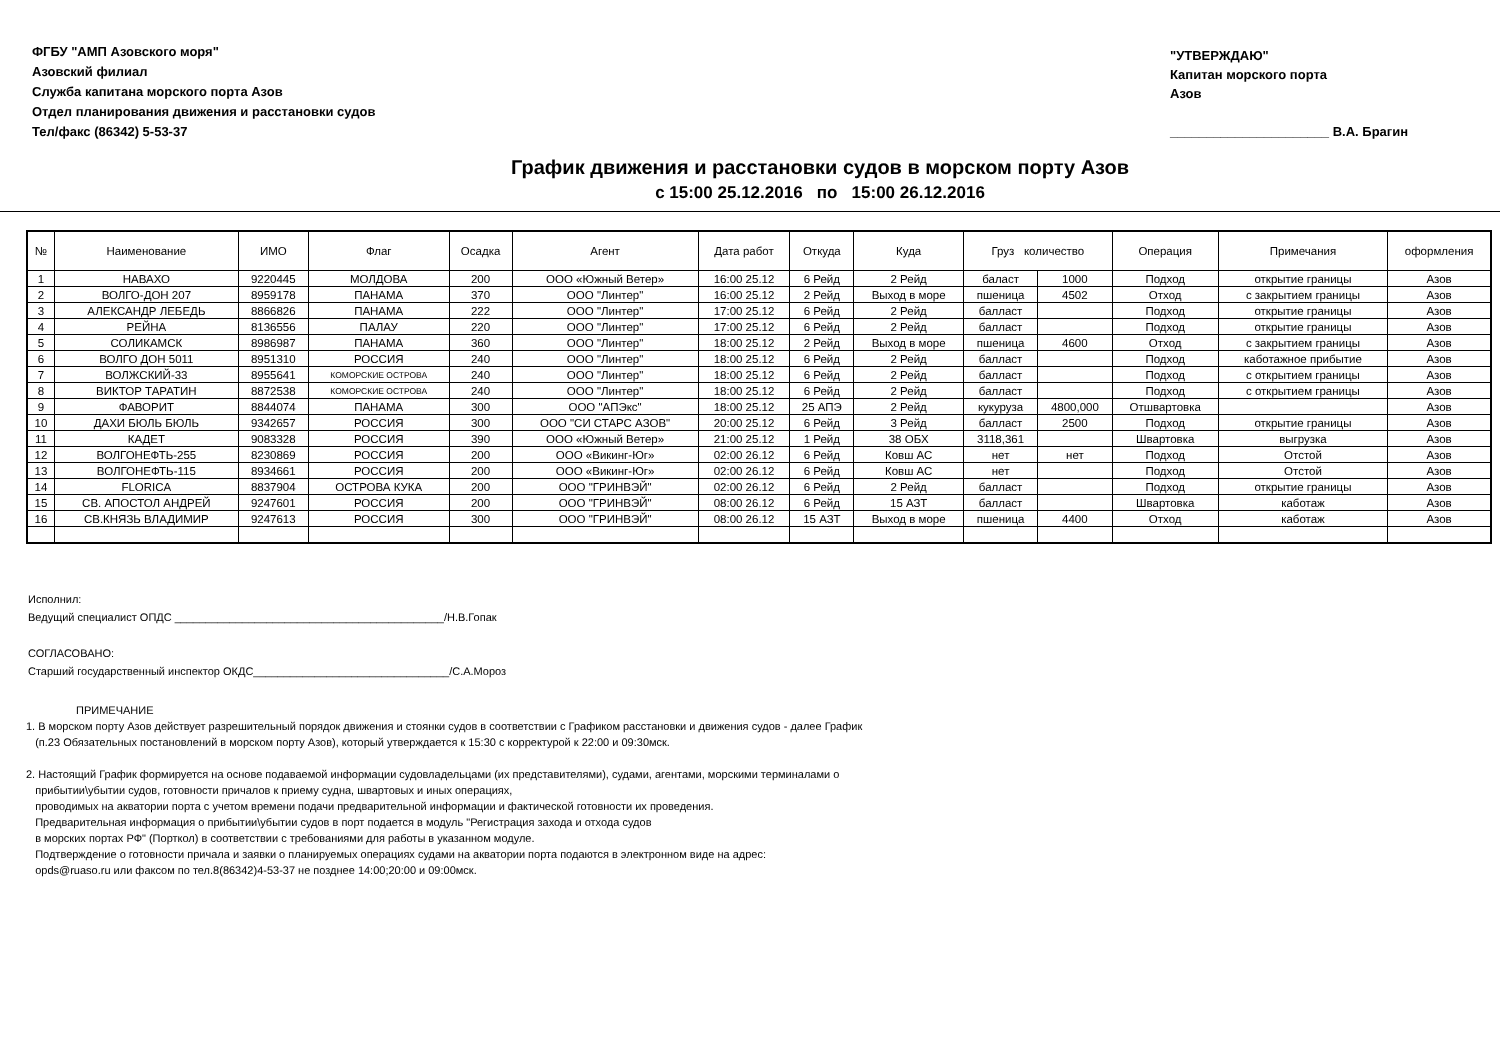ФГБУ "АМП Азовского моря"
Азовский филиал
Служба капитана морского порта Азов
Отдел планирования движения и расстановки судов
Тел/факс (86342) 5-53-37
"УТВЕРЖДАЮ"
Капитан морского порта
Азов
______________________ В.А. Брагин
График движения и расстановки судов в морском порту Азов
с 15:00 25.12.2016 по 15:00 26.12.2016
| № | Наименование | ИМО | Флаг | Осадка | Агент | Дата работ | Откуда | Куда | Груз количество | | Операция | Примечания | оформления |
| --- | --- | --- | --- | --- | --- | --- | --- | --- | --- | --- | --- | --- | --- |
| 1 | НАВАХО | 9220445 | МОЛДОВА | 200 | ООО «Южный Ветер» | 16:00 25.12 | 6 Рейд | 2 Рейд | баласт | 1000 | Подход | открытие границы | Азов |
| 2 | ВОЛГО-ДОН 207 | 8959178 | ПАНАМА | 370 | ООО "Линтер" | 16:00 25.12 | 2 Рейд | Выход в море | пшеница | 4502 | Отход | с закрытием границы | Азов |
| 3 | АЛЕКСАНДР ЛЕБЕДЬ | 8866826 | ПАНАМА | 222 | ООО "Линтер" | 17:00 25.12 | 6 Рейд | 2 Рейд | балласт | | Подход | открытие границы | Азов |
| 4 | РЕЙНА | 8136556 | ПАЛАУ | 220 | ООО "Линтер" | 17:00 25.12 | 6 Рейд | 2 Рейд | балласт | | Подход | открытие границы | Азов |
| 5 | СОЛИКАМСК | 8986987 | ПАНАМА | 360 | ООО "Линтер" | 18:00 25.12 | 2 Рейд | Выход в море | пшеница | 4600 | Отход | с закрытием границы | Азов |
| 6 | ВОЛГО ДОН 5011 | 8951310 | РОССИЯ | 240 | ООО "Линтер" | 18:00 25.12 | 6 Рейд | 2 Рейд | балласт | | Подход | каботажное прибытие | Азов |
| 7 | ВОЛЖСКИЙ-33 | 8955641 | КОМОРСКИЕ ОСТРОВА | 240 | ООО "Линтер" | 18:00 25.12 | 6 Рейд | 2 Рейд | балласт | | Подход | с открытием границы | Азов |
| 8 | ВИКТОР ТАРАТИН | 8872538 | КОМОРСКИЕ ОСТРОВА | 240 | ООО "Линтер" | 18:00 25.12 | 6 Рейд | 2 Рейд | балласт | | Подход | с открытием границы | Азов |
| 9 | ФАВОРИТ | 8844074 | ПАНАМА | 300 | ООО "АПЭкс" | 18:00 25.12 | 25 АПЭ | 2 Рейд | кукуруза | 4800,000 | Отшвартовка | | Азов |
| 10 | ДАХИ БЮЛЬ БЮЛЬ | 9342657 | РОССИЯ | 300 | ООО "СИ СТАРС АЗОВ" | 20:00 25.12 | 6 Рейд | 3 Рейд | балласт | 2500 | Подход | открытие границы | Азов |
| 11 | КАДЕТ | 9083328 | РОССИЯ | 390 | ООО «Южный Ветер» | 21:00 25.12 | 1 Рейд | 38 ОБХ | 3118,361 | | Швартовка | выгрузка | Азов |
| 12 | ВОЛГОНЕФТЬ-255 | 8230869 | РОССИЯ | 200 | ООО «Викинг-Юг» | 02:00 26.12 | 6 Рейд | Ковш АС | нет | нет | Подход | Отстой | Азов |
| 13 | ВОЛГОНЕФТЬ-115 | 8934661 | РОССИЯ | 200 | ООО «Викинг-Юг» | 02:00 26.12 | 6 Рейд | Ковш АС | нет | | Подход | Отстой | Азов |
| 14 | FLORICA | 8837904 | ОСТРОВА КУКА | 200 | ООО "ГРИНВЭЙ" | 02:00 26.12 | 6 Рейд | 2 Рейд | балласт | | Подход | открытие границы | Азов |
| 15 | СВ. АПОСТОЛ АНДРЕЙ | 9247601 | РОССИЯ | 200 | ООО "ГРИНВЭЙ" | 08:00 26.12 | 6 Рейд | 15 АЗТ | балласт | | Швартовка | каботаж | Азов |
| 16 | СВ.КНЯЗЬ ВЛАДИМИР | 9247613 | РОССИЯ | 300 | ООО "ГРИНВЭЙ" | 08:00 26.12 | 15 АЗТ | Выход в море | пшеница | 4400 | Отход | каботаж | Азов |
Исполнил:
Ведущий специалист ОПДС ____________________________________________/Н.В.Гопак
СОГЛАСОВАНО:
Старший государственный инспектор ОКДС________________________________/С.А.Мороз
ПРИМЕЧАНИЕ
1. В морском порту Азов действует разрешительный порядок движения и стоянки судов в соответствии с Графиком расстановки и движения судов - далее График
(п.23 Обязательных постановлений в морском порту Азов), который утверждается к 15:30 с корректурой к 22:00 и 09:30мск.
2. Настоящий График формируется на основе подаваемой информации судовладельцами (их представителями), судами, агентами, морскими терминалами о
прибытии\убытии судов, готовности причалов к приему судна, швартовых и иных операциях,
проводимых на акватории порта с учетом времени подачи предварительной информации и фактической готовности их проведения.
Предварительная информация о прибытии\убытии судов в порт подается в модуль "Регистрация захода и отхода судов
в морских портах РФ" (Порткол) в соответствии с требованиями для работы в указанном модуле.
Подтверждение о готовности причала и заявки о планируемых операциях судами на акватории порта подаются в электронном виде на адрес:
opds@ruaso.ru или факсом по тел.8(86342)4-53-37 не позднее 14:00;20:00 и 09:00мск.